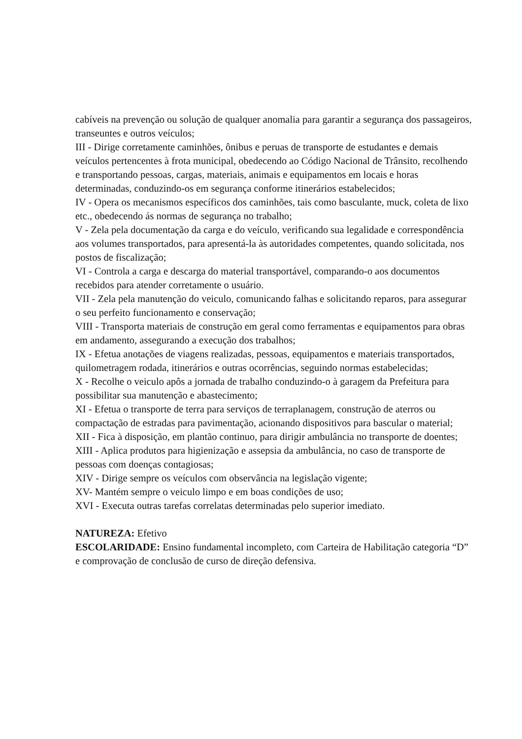cabíveis na prevenção ou solução de qualquer anomalia para garantir a segurança dos passageiros, transeuntes e outros veículos;
III - Dirige corretamente caminhões, ônibus e peruas de transporte de estudantes e demais veículos pertencentes à frota municipal, obedecendo ao Código Nacional de Trânsito, recolhendo e transportando pessoas, cargas, materiais, animais e equipamentos em locais e horas determinadas, conduzindo-os em segurança conforme itinerários estabelecidos;
IV - Opera os mecanismos específicos dos caminhões, tais como basculante, muck, coleta de lixo etc., obedecendo ás normas de segurança no trabalho;
V - Zela pela documentação da carga e do veículo, verificando sua legalidade e correspondência aos volumes transportados, para apresentá-la às autoridades competentes, quando solicitada, nos postos de fiscalização;
VI - Controla a carga e descarga do material transportável, comparando-o aos documentos recebidos para atender corretamente o usuário.
VII - Zela pela manutenção do veiculo, comunicando falhas e solicitando reparos, para assegurar o seu perfeito funcionamento e conservação;
VIII - Transporta materiais de construção em geral como ferramentas e equipamentos para obras em andamento, assegurando a execução dos trabalhos;
IX - Efetua anotações de viagens realizadas, pessoas, equipamentos e materiais transportados, quilometragem rodada, itinerários e outras ocorrências, seguindo normas estabelecidas;
X - Recolhe o veiculo apôs a jornada de trabalho conduzindo-o à garagem da Prefeitura para possibilitar sua manutenção e abastecimento;
XI - Efetua o transporte de terra para serviços de terraplanagem, construção de aterros ou compactação de estradas para pavimentação, acionando dispositivos para bascular o material;
XII - Fica à disposição, em plantão continuo, para dirigir ambulância no transporte de doentes;
XIII - Aplica produtos para higienização e assepsia da ambulância, no caso de transporte de pessoas com doenças contagiosas;
XIV - Dirige sempre os veículos com observância na legislação vigente;
XV- Mantém sempre o veiculo limpo e em boas condições de uso;
XVI - Executa outras tarefas correlatas determinadas pelo superior imediato.
NATUREZA: Efetivo
ESCOLARIDADE: Ensino fundamental incompleto, com Carteira de Habilitação categoria “D” e comprovação de conclusão de curso de direção defensiva.